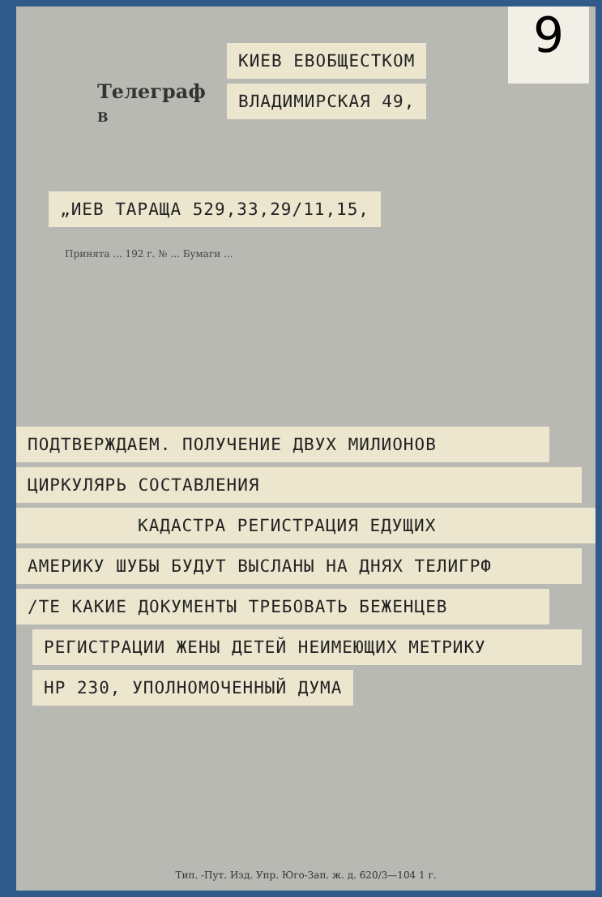9
КИЕВ ЕВОБЩЕСТКОМ ВЛАДИМИРСКАЯ 49,
Телеграф
В
„ИЕВ ТАРАЩА 529,33,29/11,15,
Принята ... 192 г. № ... Бумаги ...
ПОДТВЕРЖДАЕМ. ПОЛУЧЕНИЕ ДВУХ МИЛИОНОВ ЦИРКУЛЯРЬ СОСТАВЛЕНИЯ КАДАСТРА РЕГИСТРАЦИЯ ЕДУЩИХ АМЕРИКУ ШУБЫ БУДУТ ВЫСЛАНЫ НА ДНЯХ ТЕЛИГРФ /ТЕ КАКИЕ ДОКУМЕНТЫ ТРЕБОВАТЬ БЕЖЕНЦЕВ РЕГИСТРАЦИИ ЖЕНЫ ДЕТЕЙ НЕИМЕЮЩИХ МЕТРИКУ НР 230, УПОЛНОМОЧЕННЫЙ ДУМА
Тип. -Пут. Изд. Упр. Юго-Зап. ж. д. 620/3—104 1 г.